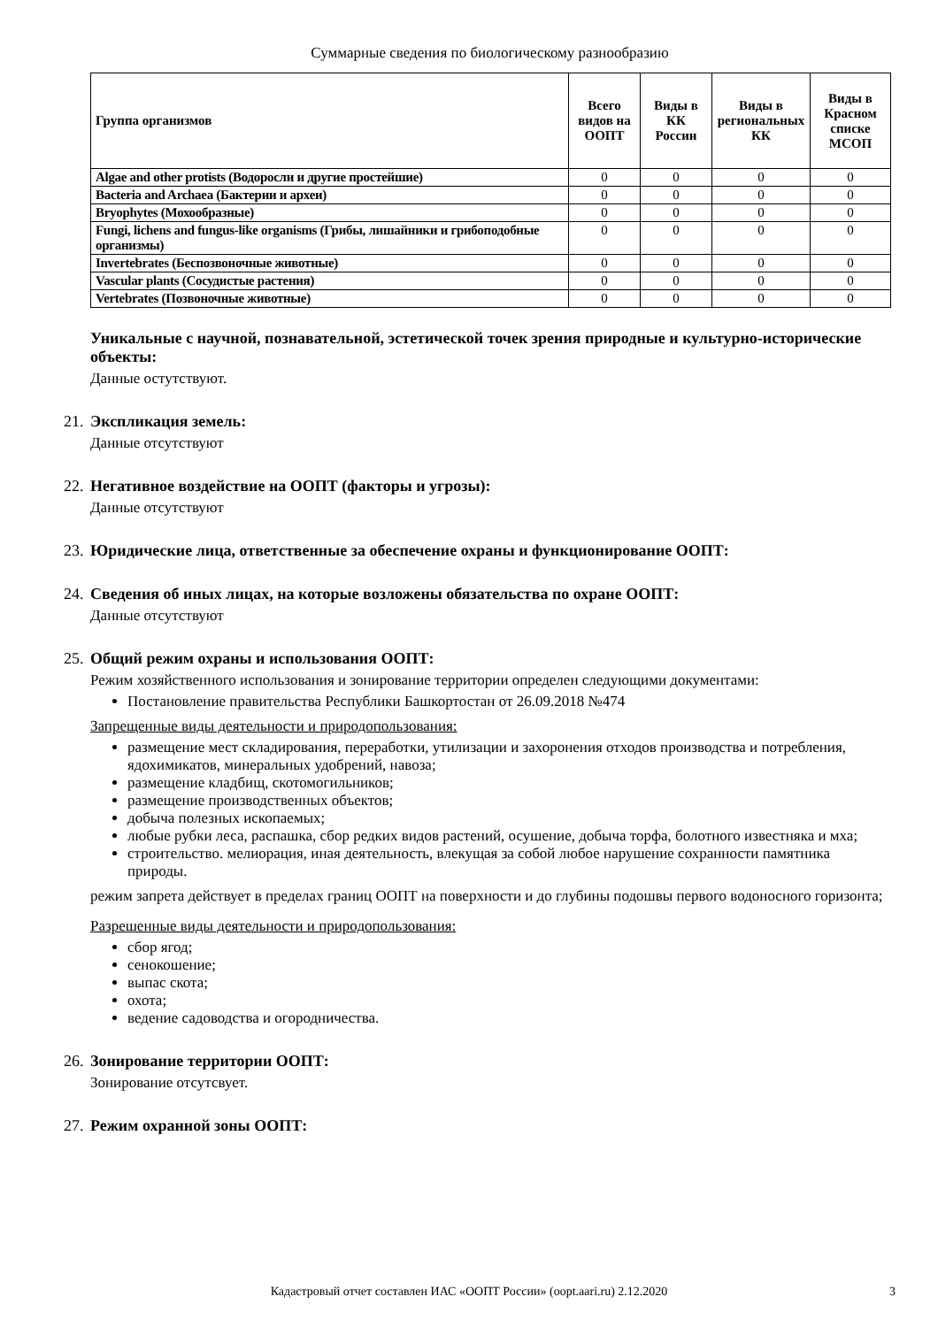Суммарные сведения по биологическому разнообразию
| Группа организмов | Всего видов на ООПТ | Виды в КК России | Виды в региональных КК | Виды в Красном списке МСОП |
| --- | --- | --- | --- | --- |
| Algae and other protists (Водоросли и другие простейшие) | 0 | 0 | 0 | 0 |
| Bacteria and Archaea (Бактерии и археи) | 0 | 0 | 0 | 0 |
| Bryophytes (Мохообразные) | 0 | 0 | 0 | 0 |
| Fungi, lichens and fungus-like organisms (Грибы, лишайники и грибоподобные организмы) | 0 | 0 | 0 | 0 |
| Invertebrates (Беспозвоночные животные) | 0 | 0 | 0 | 0 |
| Vascular plants (Сосудистые растения) | 0 | 0 | 0 | 0 |
| Vertebrates (Позвоночные животные) | 0 | 0 | 0 | 0 |
Уникальные с научной, познавательной, эстетической точек зрения природные и культурно-исторические объекты:
Данные остутствуют.
21. Экспликация земель:
Данные отсутствуют
22. Негативное воздействие на ООПТ (факторы и угрозы):
Данные отсутствуют
23. Юридические лица, ответственные за обеспечение охраны и функционирование ООПТ:
24. Сведения об иных лицах, на которые возложены обязательства по охране ООПТ:
Данные отсутствуют
25. Общий режим охраны и использования ООПТ:
Режим хозяйственного использования и зонирование территории определен следующими документами:
Постановление правительства Республики Башкортостан от 26.09.2018 №474
Запрещенные виды деятельности и природопользования:
размещение мест складирования, переработки, утилизации и захоронения отходов производства и потребления, ядохимикатов, минеральных удобрений, навоза;
размещение кладбищ, скотомогильников;
размещение производственных объектов;
добыча полезных ископаемых;
любые рубки леса, распашка, сбор редких видов растений, осушение, добыча торфа, болотного известняка и мха;
строительство. мелиорация, иная деятельность, влекущая за собой любое нарушение сохранности памятника природы.
режим запрета действует в пределах границ ООПТ на поверхности и до глубины подошвы первого водоносного горизонта;
Разрешенные виды деятельности и природопользования:
сбор ягод;
сенокошение;
выпас скота;
охота;
ведение садоводства и огородничества.
26. Зонирование территории ООПТ:
Зонирование отсутсвует.
27. Режим охранной зоны ООПТ:
Кадастровый отчет составлен ИАС «ООПТ России» (oopt.aari.ru) 2.12.2020
3